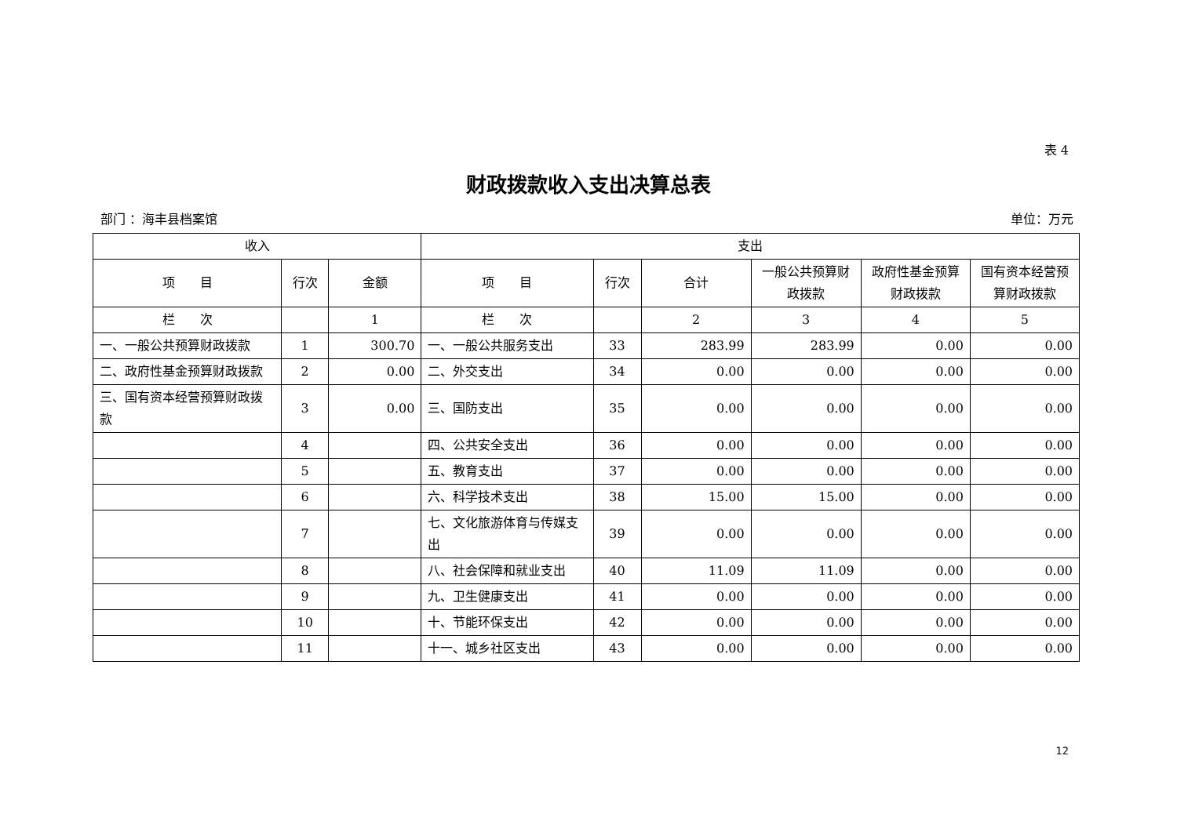表 4
财政拨款收入支出决算总表
部门 ：海丰县档案馆 单位：万元
| 收入 | | | 支出 | | | | | |
| --- | --- | --- | --- | --- | --- | --- | --- | --- |
| 项 目 | 行次 | 金额 | 项 目 | 行次 | 合计 | 一般公共预算财政拨款 | 政府性基金预算财政拨款 | 国有资本经营预算财政拨款 |
| 栏 次 | | 1 | 栏 次 | | 2 | 3 | 4 | 5 |
| 一、一般公共预算财政拨款 | 1 | 300.70 | 一、一般公共服务支出 | 33 | 283.99 | 283.99 | 0.00 | 0.00 |
| 二、政府性基金预算财政拨款 | 2 | 0.00 | 二、外交支出 | 34 | 0.00 | 0.00 | 0.00 | 0.00 |
| 三、国有资本经营预算财政拨款 | 3 | 0.00 | 三、国防支出 | 35 | 0.00 | 0.00 | 0.00 | 0.00 |
| | 4 | | 四、公共安全支出 | 36 | 0.00 | 0.00 | 0.00 | 0.00 |
| | 5 | | 五、教育支出 | 37 | 0.00 | 0.00 | 0.00 | 0.00 |
| | 6 | | 六、科学技术支出 | 38 | 15.00 | 15.00 | 0.00 | 0.00 |
| | 7 | | 七、文化旅游体育与传媒支出 | 39 | 0.00 | 0.00 | 0.00 | 0.00 |
| | 8 | | 八、社会保障和就业支出 | 40 | 11.09 | 11.09 | 0.00 | 0.00 |
| | 9 | | 九、卫生健康支出 | 41 | 0.00 | 0.00 | 0.00 | 0.00 |
| | 10 | | 十、节能环保支出 | 42 | 0.00 | 0.00 | 0.00 | 0.00 |
| | 11 | | 十一、城乡社区支出 | 43 | 0.00 | 0.00 | 0.00 | 0.00 |
12